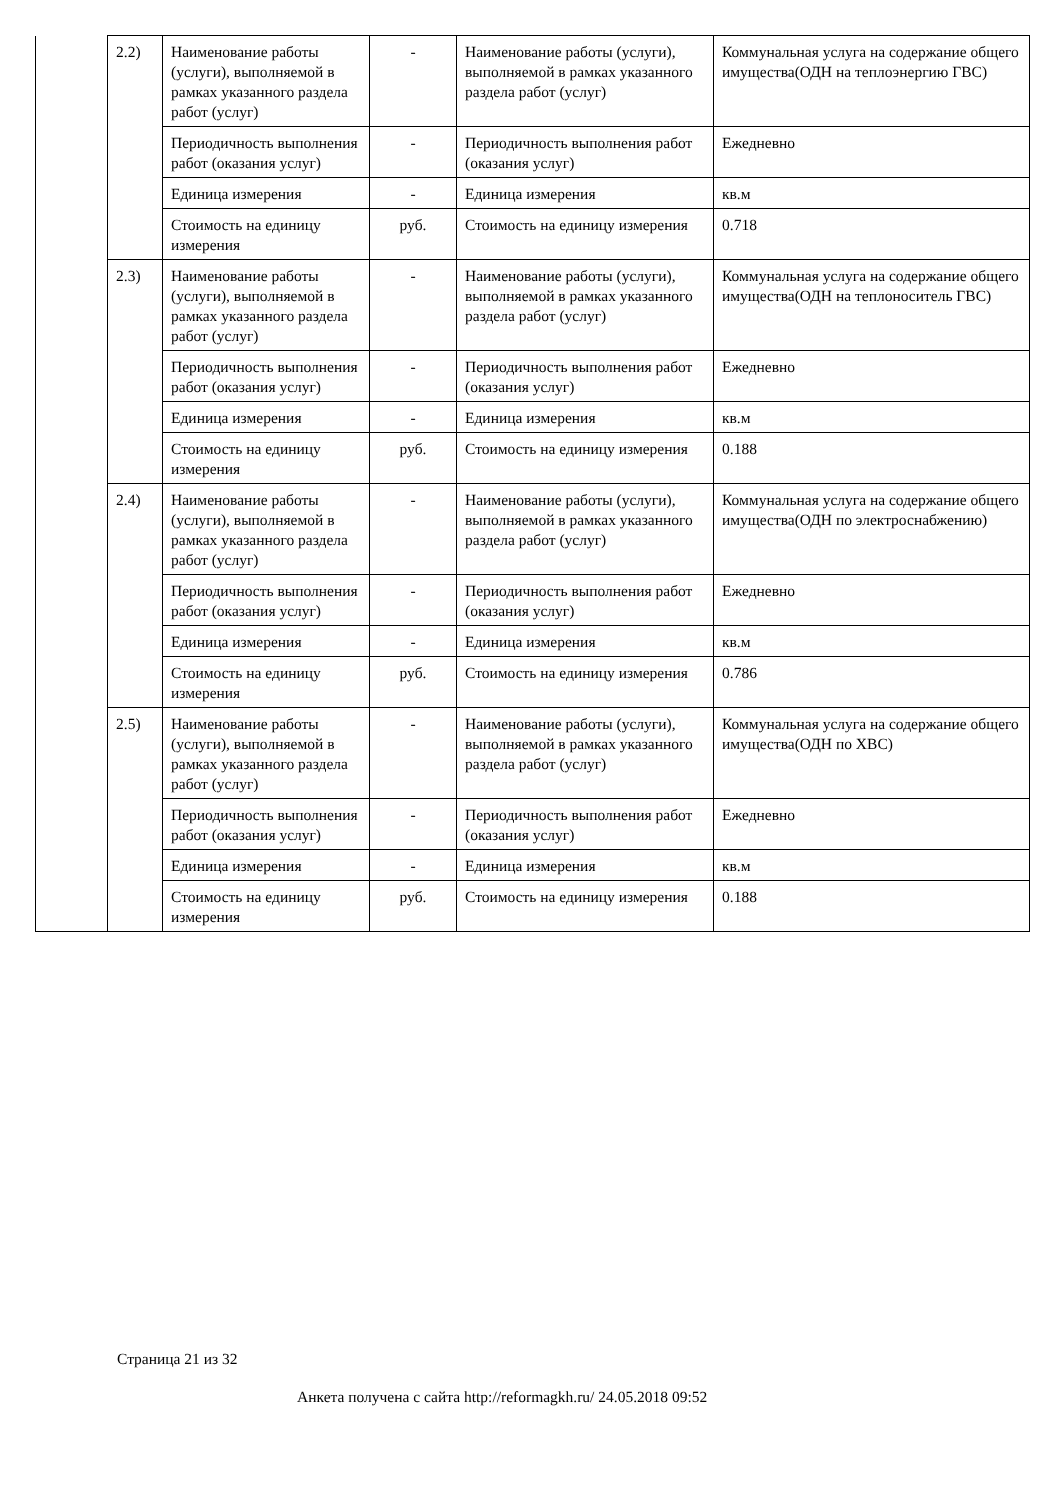| | 2.2) | Наименование работы (услуги), выполняемой в рамках указанного раздела работ (услуг) | - | Наименование работы (услуги), выполняемой в рамках указанного раздела работ (услуг) | Коммунальная услуга на содержание общего имущества(ОДН на теплоэнергию ГВС) |
| | | Периодичность выполнения работ (оказания услуг) | - | Периодичность выполнения работ (оказания услуг) | Ежедневно |
| | | Единица измерения | - | Единица измерения | кв.м |
| | | Стоимость на единицу измерения | руб. | Стоимость на единицу измерения | 0.718 |
| | 2.3) | Наименование работы (услуги), выполняемой в рамках указанного раздела работ (услуг) | - | Наименование работы (услуги), выполняемой в рамках указанного раздела работ (услуг) | Коммунальная услуга на содержание общего имущества(ОДН на теплоноситель ГВС) |
| | | Периодичность выполнения работ (оказания услуг) | - | Периодичность выполнения работ (оказания услуг) | Ежедневно |
| | | Единица измерения | - | Единица измерения | кв.м |
| | | Стоимость на единицу измерения | руб. | Стоимость на единицу измерения | 0.188 |
| | 2.4) | Наименование работы (услуги), выполняемой в рамках указанного раздела работ (услуг) | - | Наименование работы (услуги), выполняемой в рамках указанного раздела работ (услуг) | Коммунальная услуга на содержание общего имущества(ОДН по электроснабжению) |
| | | Периодичность выполнения работ (оказания услуг) | - | Периодичность выполнения работ (оказания услуг) | Ежедневно |
| | | Единица измерения | - | Единица измерения | кв.м |
| | | Стоимость на единицу измерения | руб. | Стоимость на единицу измерения | 0.786 |
| | 2.5) | Наименование работы (услуги), выполняемой в рамках указанного раздела работ (услуг) | - | Наименование работы (услуги), выполняемой в рамках указанного раздела работ (услуг) | Коммунальная услуга на содержание общего имущества(ОДН по ХВС) |
| | | Периодичность выполнения работ (оказания услуг) | - | Периодичность выполнения работ (оказания услуг) | Ежедневно |
| | | Единица измерения | - | Единица измерения | кв.м |
| | | Стоимость на единицу измерения | руб. | Стоимость на единицу измерения | 0.188 |
Страница 21 из 32
Анкета получена с сайта http://reformagkh.ru/ 24.05.2018 09:52